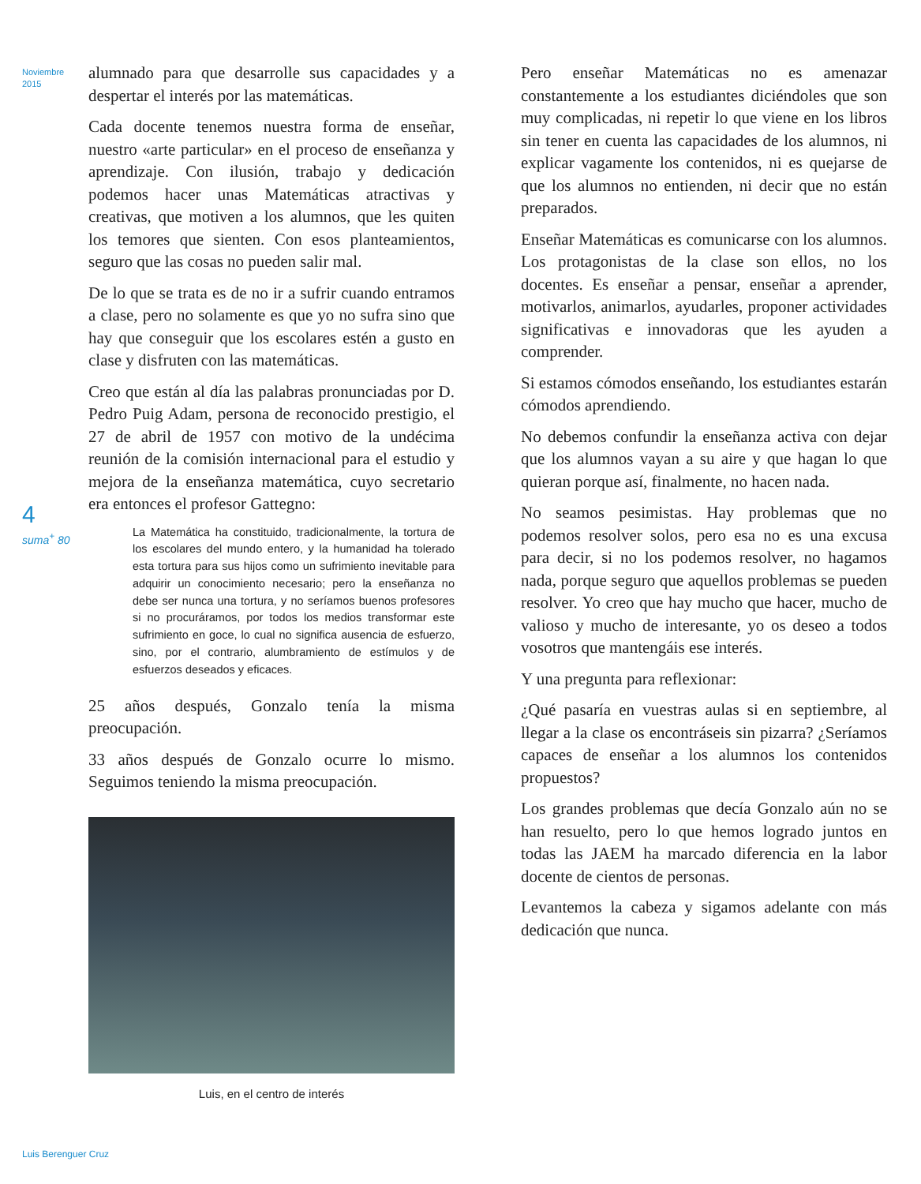Noviembre
2015
4
suma<sup>+</sup> 80
alumnado para que desarrolle sus capacidades y a despertar el interés por las matemáticas.
Cada docente tenemos nuestra forma de enseñar, nuestro «arte particular» en el proceso de enseñanza y aprendizaje. Con ilusión, trabajo y dedicación podemos hacer unas Matemáticas atractivas y creativas, que motiven a los alumnos, que les quiten los temores que sienten. Con esos planteamientos, seguro que las cosas no pueden salir mal.
De lo que se trata es de no ir a sufrir cuando entramos a clase, pero no solamente es que yo no sufra sino que hay que conseguir que los escolares estén a gusto en clase y disfruten con las matemáticas.
Creo que están al día las palabras pronunciadas por D. Pedro Puig Adam, persona de reconocido prestigio, el 27 de abril de 1957 con motivo de la undécima reunión de la comisión internacional para el estudio y mejora de la enseñanza matemática, cuyo secretario era entonces el profesor Gattegno:
La Matemática ha constituido, tradicionalmente, la tortura de los escolares del mundo entero, y la humanidad ha tolerado esta tortura para sus hijos como un sufrimiento inevitable para adquirir un conocimiento necesario; pero la enseñanza no debe ser nunca una tortura, y no seríamos buenos profesores si no procuráramos, por todos los medios transformar este sufrimiento en goce, lo cual no significa ausencia de esfuerzo, sino, por el contrario, alumbramiento de estímulos y de esfuerzos deseados y eficaces.
25 años después, Gonzalo tenía la misma preocupación.
33 años después de Gonzalo ocurre lo mismo. Seguimos teniendo la misma preocupación.
Luis, en el centro de interés
Pero enseñar Matemáticas no es amenazar constantemente a los estudiantes diciéndoles que son muy complicadas, ni repetir lo que viene en los libros sin tener en cuenta las capacidades de los alumnos, ni explicar vagamente los contenidos, ni es quejarse de que los alumnos no entienden, ni decir que no están preparados.
Enseñar Matemáticas es comunicarse con los alumnos. Los protagonistas de la clase son ellos, no los docentes. Es enseñar a pensar, enseñar a aprender, motivarlos, animarlos, ayudarles, proponer actividades significativas e innovadoras que les ayuden a comprender.
Si estamos cómodos enseñando, los estudiantes estarán cómodos aprendiendo.
No debemos confundir la enseñanza activa con dejar que los alumnos vayan a su aire y que hagan lo que quieran porque así, finalmente, no hacen nada.
No seamos pesimistas. Hay problemas que no podemos resolver solos, pero esa no es una excusa para decir, si no los podemos resolver, no hagamos nada, porque seguro que aquellos problemas se pueden resolver. Yo creo que hay mucho que hacer, mucho de valioso y mucho de interesante, yo os deseo a todos vosotros que mantengáis ese interés.
Y una pregunta para reflexionar:
¿Qué pasaría en vuestras aulas si en septiembre, al llegar a la clase os encontráseis sin pizarra? ¿Seríamos capaces de enseñar a los alumnos los contenidos propuestos?
Los grandes problemas que decía Gonzalo aún no se han resuelto, pero lo que hemos logrado juntos en todas las JAEM ha marcado diferencia en la labor docente de cientos de personas.
Levantemos la cabeza y sigamos adelante con más dedicación que nunca.
Luis Berenguer Cruz